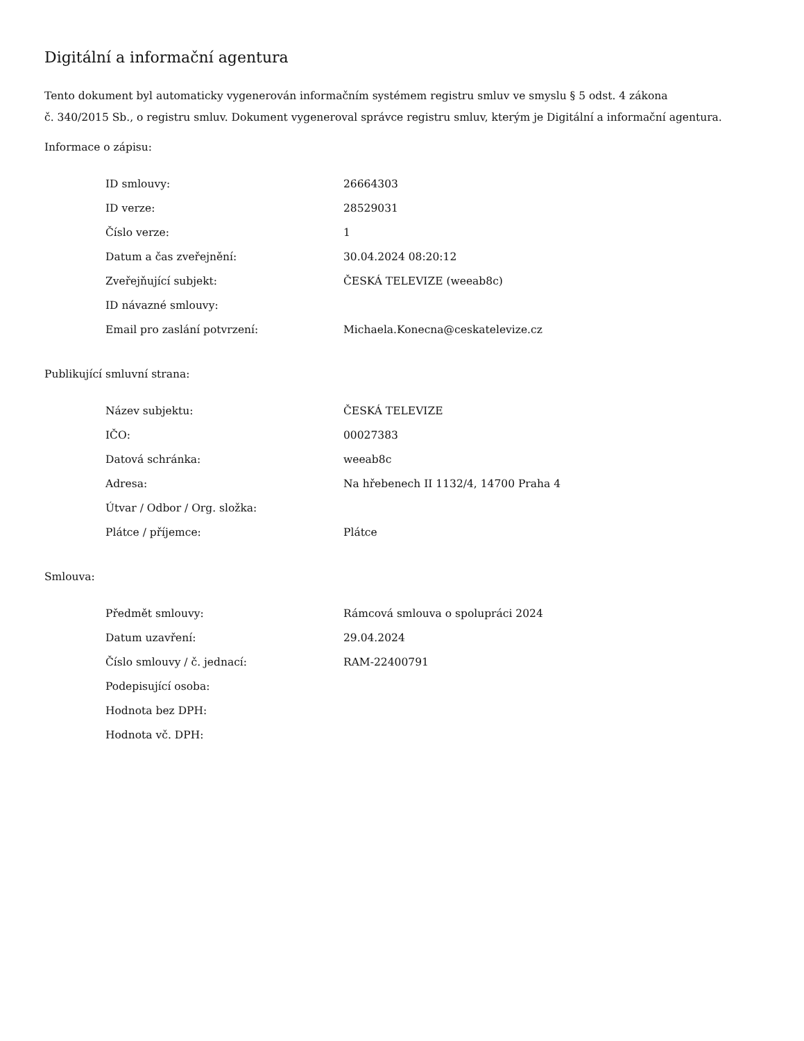Digitální a informační agentura
Tento dokument byl automaticky vygenerován informačním systémem registru smluv ve smyslu § 5 odst. 4 zákona
č. 340/2015 Sb., o registru smluv. Dokument vygeneroval správce registru smluv, kterým je Digitální a informační agentura.
Informace o zápisu:
| ID smlouvy: | 26664303 |
| ID verze: | 28529031 |
| Číslo verze: | 1 |
| Datum a čas zveřejnění: | 30.04.2024 08:20:12 |
| Zveřejňující subjekt: | ČESKÁ TELEVIZE (weeab8c) |
| ID návazné smlouvy: | |
| Email pro zaslání potvrzení: | Michaela.Konecna@ceskatelevize.cz |
Publikující smluvní strana:
| Název subjektu: | ČESKÁ TELEVIZE |
| IČO: | 00027383 |
| Datová schránka: | weeab8c |
| Adresa: | Na hřebenech II 1132/4, 14700 Praha 4 |
| Útvar / Odbor / Org. složka: | |
| Plátce / příjemce: | Plátce |
Smlouva:
| Předmět smlouvy: | Rámcová smlouva o spolupráci 2024 |
| Datum uzavření: | 29.04.2024 |
| Číslo smlouvy / č. jednací: | RAM-22400791 |
| Podepisující osoba: | |
| Hodnota bez DPH: | |
| Hodnota vč. DPH: | |